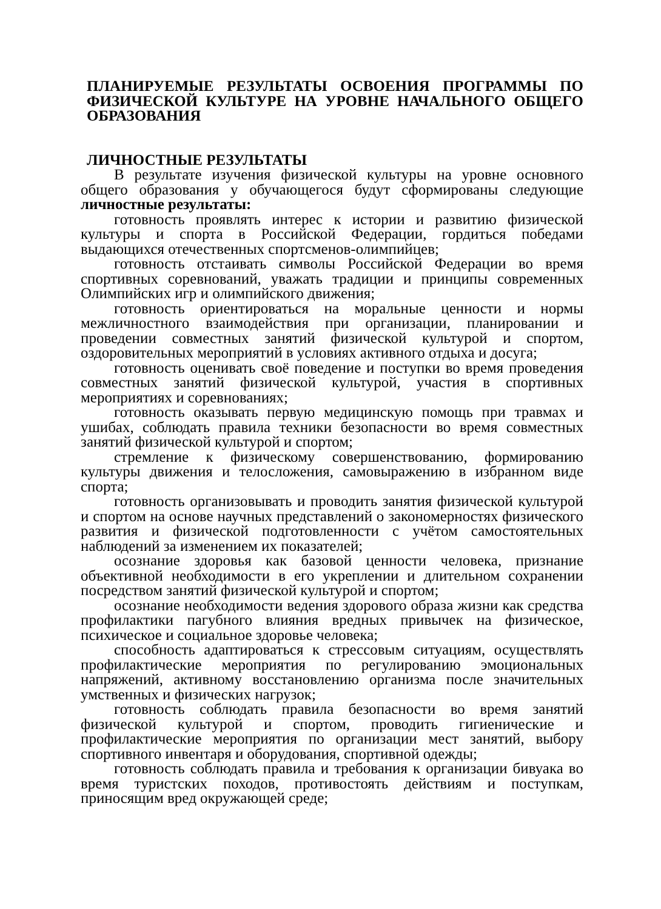ПЛАНИРУЕМЫЕ РЕЗУЛЬТАТЫ ОСВОЕНИЯ ПРОГРАММЫ ПО ФИЗИЧЕСКОЙ КУЛЬТУРЕ НА УРОВНЕ НАЧАЛЬНОГО ОБЩЕГО ОБРАЗОВАНИЯ
ЛИЧНОСТНЫЕ РЕЗУЛЬТАТЫ
В результате изучения физической культуры на уровне основного общего образования у обучающегося будут сформированы следующие личностные результаты:
готовность проявлять интерес к истории и развитию физической культуры и спорта в Российской Федерации, гордиться победами выдающихся отечественных спортсменов-олимпийцев;
готовность отстаивать символы Российской Федерации во время спортивных соревнований, уважать традиции и принципы современных Олимпийских игр и олимпийского движения;
готовность ориентироваться на моральные ценности и нормы межличностного взаимодействия при организации, планировании и проведении совместных занятий физической культурой и спортом, оздоровительных мероприятий в условиях активного отдыха и досуга;
готовность оценивать своё поведение и поступки во время проведения совместных занятий физической культурой, участия в спортивных мероприятиях и соревнованиях;
готовность оказывать первую медицинскую помощь при травмах и ушибах, соблюдать правила техники безопасности во время совместных занятий физической культурой и спортом;
стремление к физическому совершенствованию, формированию культуры движения и телосложения, самовыражению в избранном виде спорта;
готовность организовывать и проводить занятия физической культурой и спортом на основе научных представлений о закономерностях физического развития и физической подготовленности с учётом самостоятельных наблюдений за изменением их показателей;
осознание здоровья как базовой ценности человека, признание объективной необходимости в его укреплении и длительном сохранении посредством занятий физической культурой и спортом;
осознание необходимости ведения здорового образа жизни как средства профилактики пагубного влияния вредных привычек на физическое, психическое и социальное здоровье человека;
способность адаптироваться к стрессовым ситуациям, осуществлять профилактические мероприятия по регулированию эмоциональных напряжений, активному восстановлению организма после значительных умственных и физических нагрузок;
готовность соблюдать правила безопасности во время занятий физической культурой и спортом, проводить гигиенические и профилактические мероприятия по организации мест занятий, выбору спортивного инвентаря и оборудования, спортивной одежды;
готовность соблюдать правила и требования к организации бивуака во время туристских походов, противостоять действиям и поступкам, приносящим вред окружающей среде;